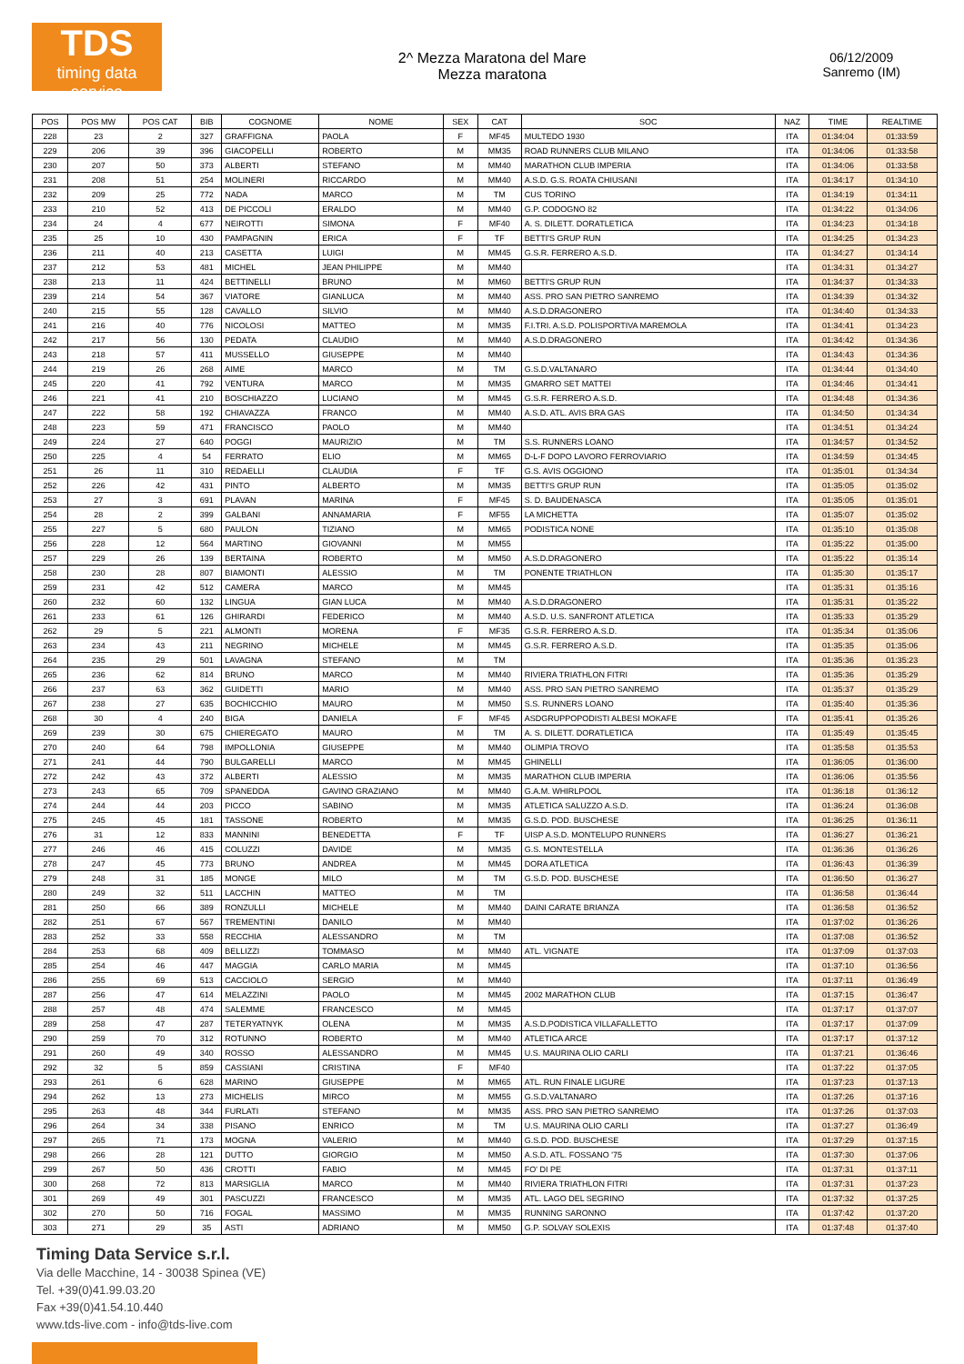TDS
timing data service
2^ Mezza Maratona del Mare
Mezza maratona
06/12/2009
Sanremo (IM)
| POS | POS MW | POS CAT | BIB | COGNOME | NOME | SEX | CAT | SOC | NAZ | TIME | REALTIME |
| --- | --- | --- | --- | --- | --- | --- | --- | --- | --- | --- | --- |
| 228 | 23 | 2 | 327 | GRAFFIGNA | PAOLA | F | MF45 | MULTEDO 1930 | ITA | 01:34:04 | 01:33:59 |
| 229 | 206 | 39 | 396 | GIACOPELLI | ROBERTO | M | MM35 | ROAD RUNNERS CLUB MILANO | ITA | 01:34:06 | 01:33:58 |
| 230 | 207 | 50 | 373 | ALBERTI | STEFANO | M | MM40 | MARATHON CLUB IMPERIA | ITA | 01:34:06 | 01:33:58 |
| 231 | 208 | 51 | 254 | MOLINERI | RICCARDO | M | MM40 | A.S.D. G.S. ROATA CHIUSANI | ITA | 01:34:17 | 01:34:10 |
| 232 | 209 | 25 | 772 | NADA | MARCO | M | TM | CUS TORINO | ITA | 01:34:19 | 01:34:11 |
| 233 | 210 | 52 | 413 | DE PICCOLI | ERALDO | M | MM40 | G.P. CODOGNO 82 | ITA | 01:34:22 | 01:34:06 |
| 234 | 24 | 4 | 677 | NEIROTTI | SIMONA | F | MF40 | A. S. DILETT. DORATLETICA | ITA | 01:34:23 | 01:34:18 |
| 235 | 25 | 10 | 430 | PAMPAGNIN | ERICA | F | TF | BETTI'S GRUP RUN | ITA | 01:34:25 | 01:34:23 |
| 236 | 211 | 40 | 213 | CASETTA | LUIGI | M | MM45 | G.S.R. FERRERO A.S.D. | ITA | 01:34:27 | 01:34:14 |
| 237 | 212 | 53 | 481 | MICHEL | JEAN PHILIPPE | M | MM40 | | ITA | 01:34:31 | 01:34:27 |
| 238 | 213 | 11 | 424 | BETTINELLI | BRUNO | M | MM60 | BETTI'S GRUP RUN | ITA | 01:34:37 | 01:34:33 |
| 239 | 214 | 54 | 367 | VIATORE | GIANLUCA | M | MM40 | ASS. PRO SAN PIETRO SANREMO | ITA | 01:34:39 | 01:34:32 |
| 240 | 215 | 55 | 128 | CAVALLO | SILVIO | M | MM40 | A.S.D.DRAGONERO | ITA | 01:34:40 | 01:34:33 |
| 241 | 216 | 40 | 776 | NICOLOSI | MATTEO | M | MM35 | F.I.TRI. A.S.D. POLISPORTIVA MAREMOLA | ITA | 01:34:41 | 01:34:23 |
| 242 | 217 | 56 | 130 | PEDATA | CLAUDIO | M | MM40 | A.S.D.DRAGONERO | ITA | 01:34:42 | 01:34:36 |
| 243 | 218 | 57 | 411 | MUSSELLO | GIUSEPPE | M | MM40 | | ITA | 01:34:43 | 01:34:36 |
| 244 | 219 | 26 | 268 | AIME | MARCO | M | TM | G.S.D.VALTANARO | ITA | 01:34:44 | 01:34:40 |
| 245 | 220 | 41 | 792 | VENTURA | MARCO | M | MM35 | GMARRO SET MATTEI | ITA | 01:34:46 | 01:34:41 |
| 246 | 221 | 41 | 210 | BOSCHIAZZO | LUCIANO | M | MM45 | G.S.R. FERRERO A.S.D. | ITA | 01:34:48 | 01:34:36 |
| 247 | 222 | 58 | 192 | CHIAVAZZA | FRANCO | M | MM40 | A.S.D. ATL. AVIS BRA GAS | ITA | 01:34:50 | 01:34:34 |
| 248 | 223 | 59 | 471 | FRANCISCO | PAOLO | M | MM40 | | ITA | 01:34:51 | 01:34:24 |
| 249 | 224 | 27 | 640 | POGGI | MAURIZIO | M | TM | S.S. RUNNERS LOANO | ITA | 01:34:57 | 01:34:52 |
| 250 | 225 | 4 | 54 | FERRATO | ELIO | M | MM65 | D-L-F DOPO LAVORO FERROVIARIO | ITA | 01:34:59 | 01:34:45 |
| 251 | 26 | 11 | 310 | REDAELLI | CLAUDIA | F | TF | G.S. AVIS OGGIONO | ITA | 01:35:01 | 01:34:34 |
| 252 | 226 | 42 | 431 | PINTO | ALBERTO | M | MM35 | BETTI'S GRUP RUN | ITA | 01:35:05 | 01:35:02 |
| 253 | 27 | 3 | 691 | PLAVAN | MARINA | F | MF45 | S. D. BAUDENASCA | ITA | 01:35:05 | 01:35:01 |
| 254 | 28 | 2 | 399 | GALBANI | ANNAMARIA | F | MF55 | LA MICHETTA | ITA | 01:35:07 | 01:35:02 |
| 255 | 227 | 5 | 680 | PAULON | TIZIANO | M | MM65 | PODISTICA NONE | ITA | 01:35:10 | 01:35:08 |
| 256 | 228 | 12 | 564 | MARTINO | GIOVANNI | M | MM55 | | ITA | 01:35:22 | 01:35:00 |
| 257 | 229 | 26 | 139 | BERTAINA | ROBERTO | M | MM50 | A.S.D.DRAGONERO | ITA | 01:35:22 | 01:35:14 |
| 258 | 230 | 28 | 807 | BIAMONTI | ALESSIO | M | TM | PONENTE TRIATHLON | ITA | 01:35:30 | 01:35:17 |
| 259 | 231 | 42 | 512 | CAMERA | MARCO | M | MM45 | | ITA | 01:35:31 | 01:35:16 |
| 260 | 232 | 60 | 132 | LINGUA | GIAN LUCA | M | MM40 | A.S.D.DRAGONERO | ITA | 01:35:31 | 01:35:22 |
| 261 | 233 | 61 | 126 | GHIRARDI | FEDERICO | M | MM40 | A.S.D. U.S. SANFRONT ATLETICA | ITA | 01:35:33 | 01:35:29 |
| 262 | 29 | 5 | 221 | ALMONTI | MORENA | F | MF35 | G.S.R. FERRERO A.S.D. | ITA | 01:35:34 | 01:35:06 |
| 263 | 234 | 43 | 211 | NEGRINO | MICHELE | M | MM45 | G.S.R. FERRERO A.S.D. | ITA | 01:35:35 | 01:35:06 |
| 264 | 235 | 29 | 501 | LAVAGNA | STEFANO | M | TM | | ITA | 01:35:36 | 01:35:23 |
| 265 | 236 | 62 | 814 | BRUNO | MARCO | M | MM40 | RIVIERA TRIATHLON FITRI | ITA | 01:35:36 | 01:35:29 |
| 266 | 237 | 63 | 362 | GUIDETTI | MARIO | M | MM40 | ASS. PRO SAN PIETRO SANREMO | ITA | 01:35:37 | 01:35:29 |
| 267 | 238 | 27 | 635 | BOCHICCHIO | MAURO | M | MM50 | S.S. RUNNERS LOANO | ITA | 01:35:40 | 01:35:36 |
| 268 | 30 | 4 | 240 | BIGA | DANIELA | F | MF45 | ASDGRUPPOPODISTI ALBESI MOKAFE | ITA | 01:35:41 | 01:35:26 |
| 269 | 239 | 30 | 675 | CHIEREGATO | MAURO | M | TM | A. S. DILETT. DORATLETICA | ITA | 01:35:49 | 01:35:45 |
| 270 | 240 | 64 | 798 | IMPOLLONIA | GIUSEPPE | M | MM40 | OLIMPIA TROVO | ITA | 01:35:58 | 01:35:53 |
| 271 | 241 | 44 | 790 | BULGARELLI | MARCO | M | MM45 | GHINELLI | ITA | 01:36:05 | 01:36:00 |
| 272 | 242 | 43 | 372 | ALBERTI | ALESSIO | M | MM35 | MARATHON CLUB IMPERIA | ITA | 01:36:06 | 01:35:56 |
| 273 | 243 | 65 | 709 | SPANEDDA | GAVINO GRAZIANO | M | MM40 | G.A.M. WHIRLPOOL | ITA | 01:36:18 | 01:36:12 |
| 274 | 244 | 44 | 203 | PICCO | SABINO | M | MM35 | ATLETICA SALUZZO A.S.D. | ITA | 01:36:24 | 01:36:08 |
| 275 | 245 | 45 | 181 | TASSONE | ROBERTO | M | MM35 | G.S.D. POD. BUSCHESE | ITA | 01:36:25 | 01:36:11 |
| 276 | 31 | 12 | 833 | MANNINI | BENEDETTA | F | TF | UISP A.S.D. MONTELUPO RUNNERS | ITA | 01:36:27 | 01:36:21 |
| 277 | 246 | 46 | 415 | COLUZZI | DAVIDE | M | MM35 | G.S. MONTESTELLA | ITA | 01:36:36 | 01:36:26 |
| 278 | 247 | 45 | 773 | BRUNO | ANDREA | M | MM45 | DORA ATLETICA | ITA | 01:36:43 | 01:36:39 |
| 279 | 248 | 31 | 185 | MONGE | MILO | M | TM | G.S.D. POD. BUSCHESE | ITA | 01:36:50 | 01:36:27 |
| 280 | 249 | 32 | 511 | LACCHIN | MATTEO | M | TM | | ITA | 01:36:58 | 01:36:44 |
| 281 | 250 | 66 | 389 | RONZULLI | MICHELE | M | MM40 | DAINI CARATE BRIANZA | ITA | 01:36:58 | 01:36:52 |
| 282 | 251 | 67 | 567 | TREMENTINI | DANILO | M | MM40 | | ITA | 01:37:02 | 01:36:26 |
| 283 | 252 | 33 | 558 | RECCHIA | ALESSANDRO | M | TM | | ITA | 01:37:08 | 01:36:52 |
| 284 | 253 | 68 | 409 | BELLIZZI | TOMMASO | M | MM40 | ATL. VIGNATE | ITA | 01:37:09 | 01:37:03 |
| 285 | 254 | 46 | 447 | MAGGIA | CARLO MARIA | M | MM45 | | ITA | 01:37:10 | 01:36:56 |
| 286 | 255 | 69 | 513 | CACCIOLO | SERGIO | M | MM40 | | ITA | 01:37:11 | 01:36:49 |
| 287 | 256 | 47 | 614 | MELAZZINI | PAOLO | M | MM45 | 2002 MARATHON CLUB | ITA | 01:37:15 | 01:36:47 |
| 288 | 257 | 48 | 474 | SALEMME | FRANCESCO | M | MM45 | | ITA | 01:37:17 | 01:37:07 |
| 289 | 258 | 47 | 287 | TETERYATNYK | OLENA | M | MM35 | A.S.D.PODISTICA VILLAFALLETTO | ITA | 01:37:17 | 01:37:09 |
| 290 | 259 | 70 | 312 | ROTUNNO | ROBERTO | M | MM40 | ATLETICA ARCE | ITA | 01:37:17 | 01:37:12 |
| 291 | 260 | 49 | 340 | ROSSO | ALESSANDRO | M | MM45 | U.S. MAURINA OLIO CARLI | ITA | 01:37:21 | 01:36:46 |
| 292 | 32 | 5 | 859 | CASSIANI | CRISTINA | F | MF40 | | ITA | 01:37:22 | 01:37:05 |
| 293 | 261 | 6 | 628 | MARINO | GIUSEPPE | M | MM65 | ATL. RUN FINALE LIGURE | ITA | 01:37:23 | 01:37:13 |
| 294 | 262 | 13 | 273 | MICHELIS | MIRCO | M | MM55 | G.S.D.VALTANARO | ITA | 01:37:26 | 01:37:16 |
| 295 | 263 | 48 | 344 | FURLATI | STEFANO | M | MM35 | ASS. PRO SAN PIETRO SANREMO | ITA | 01:37:26 | 01:37:03 |
| 296 | 264 | 34 | 338 | PISANO | ENRICO | M | TM | U.S. MAURINA OLIO CARLI | ITA | 01:37:27 | 01:36:49 |
| 297 | 265 | 71 | 173 | MOGNA | VALERIO | M | MM40 | G.S.D. POD. BUSCHESE | ITA | 01:37:29 | 01:37:15 |
| 298 | 266 | 28 | 121 | DUTTO | GIORGIO | M | MM50 | A.S.D. ATL. FOSSANO '75 | ITA | 01:37:30 | 01:37:06 |
| 299 | 267 | 50 | 436 | CROTTI | FABIO | M | MM45 | FO' DI PE | ITA | 01:37:31 | 01:37:11 |
| 300 | 268 | 72 | 813 | MARSIGLIA | MARCO | M | MM40 | RIVIERA TRIATHLON FITRI | ITA | 01:37:31 | 01:37:23 |
| 301 | 269 | 49 | 301 | PASCUZZI | FRANCESCO | M | MM35 | ATL. LAGO DEL SEGRINO | ITA | 01:37:32 | 01:37:25 |
| 302 | 270 | 50 | 716 | FOGAL | MASSIMO | M | MM35 | RUNNING SARONNO | ITA | 01:37:42 | 01:37:20 |
| 303 | 271 | 29 | 35 | ASTI | ADRIANO | M | MM50 | G.P. SOLVAY SOLEXIS | ITA | 01:37:48 | 01:37:40 |
Timing Data Service s.r.l.
Via delle Macchine, 14 - 30038 Spinea (VE)
Tel. +39(0)41.99.03.20
Fax +39(0)41.54.10.440
www.tds-live.com - info@tds-live.com